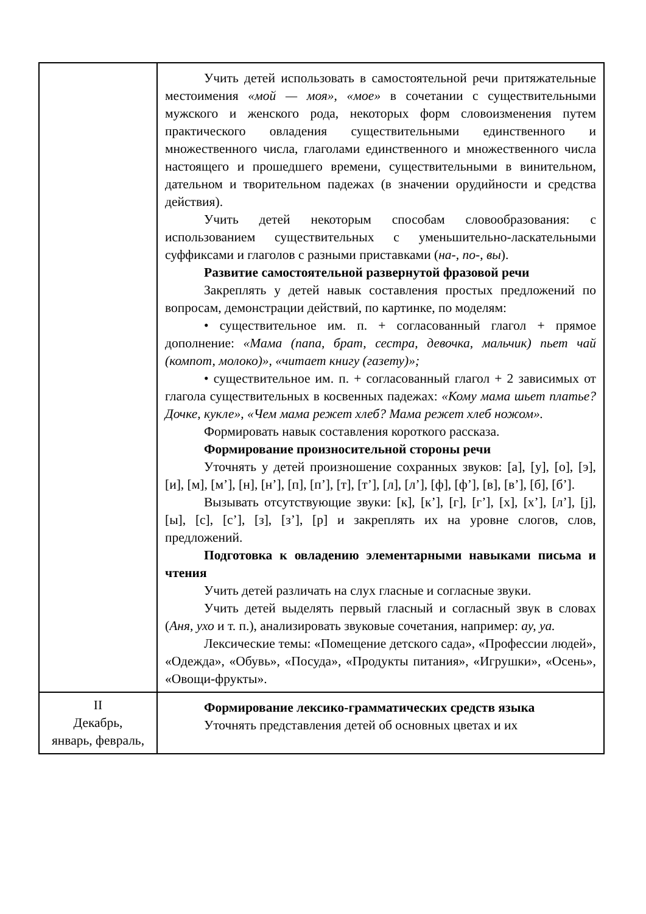| | Учить детей использовать в самостоятельной речи притяжательные местоимения «мой — моя», «мое» в сочетании с существительными мужского и женского рода, некоторых форм словоизменения путем практического овладения существительными единственного и множественного числа, глаголами единственного и множественного числа настоящего и прошедшего времени, существительными в винительном, дательном и творительном падежах (в значении орудийности и средства действия). Учить детей некоторым способам словообразования: с использованием существительных с уменьшительно-ласкательными суффиксами и глаголов с разными приставками ( на-, по-, вы ). Развитие самостоятельной развернутой фразовой речи Закреплять у детей навык составления простых предложений по вопросам, демонстрации действий, по картинке, по моделям: • существительное им. п. + согласованный глагол + прямое дополнение: «Мама (папа, брат, сестра, девочка, мальчик) пьет чай (компот, молоко)», «читает книгу (газету)»; • существительное им. п. + согласованный глагол + 2 зависимых от глагола существительных в косвенных падежах: «Кому мама шьет платье? Дочке, кукле», «Чем мама режет хлеб? Мама режет хлеб ножом». Формировать навык составления короткого рассказа. Формирование произносительной стороны речи Уточнять у детей произношение сохранных звуков: [а], [у], [о], [э], [и], [м], [м’], [н], [н’], [п], [п’], [т], [т’], [л], [л’], [ф], [ф’], [в], [в’], [б], [б’]. Вызывать отсутствующие звуки: [к], [к’], [г], [г’], [х], [х’], [л’], [j], [ы], [с], [с’], [з], [з’], [р] и закреплять их на уровне слогов, слов, предложений. Подготовка к овладению элементарными навыками письма и чтения Учить детей различать на слух гласные и согласные звуки. Учить детей выделять первый гласный и согласный звук в словах ( Аня, ухо и т. п.), анализировать звуковые сочетания, например: ау, уа. Лексические темы: «Помещение детского сада», «Профессии людей», «Одежда», «Обувь», «Посуда», «Продукты питания», «Игрушки», «Осень», «Овощи-фрукты». |
| II Декабрь, январь, февраль, | Формирование лексико-грамматических средств языка Уточнять представления детей об основных цветах и их |